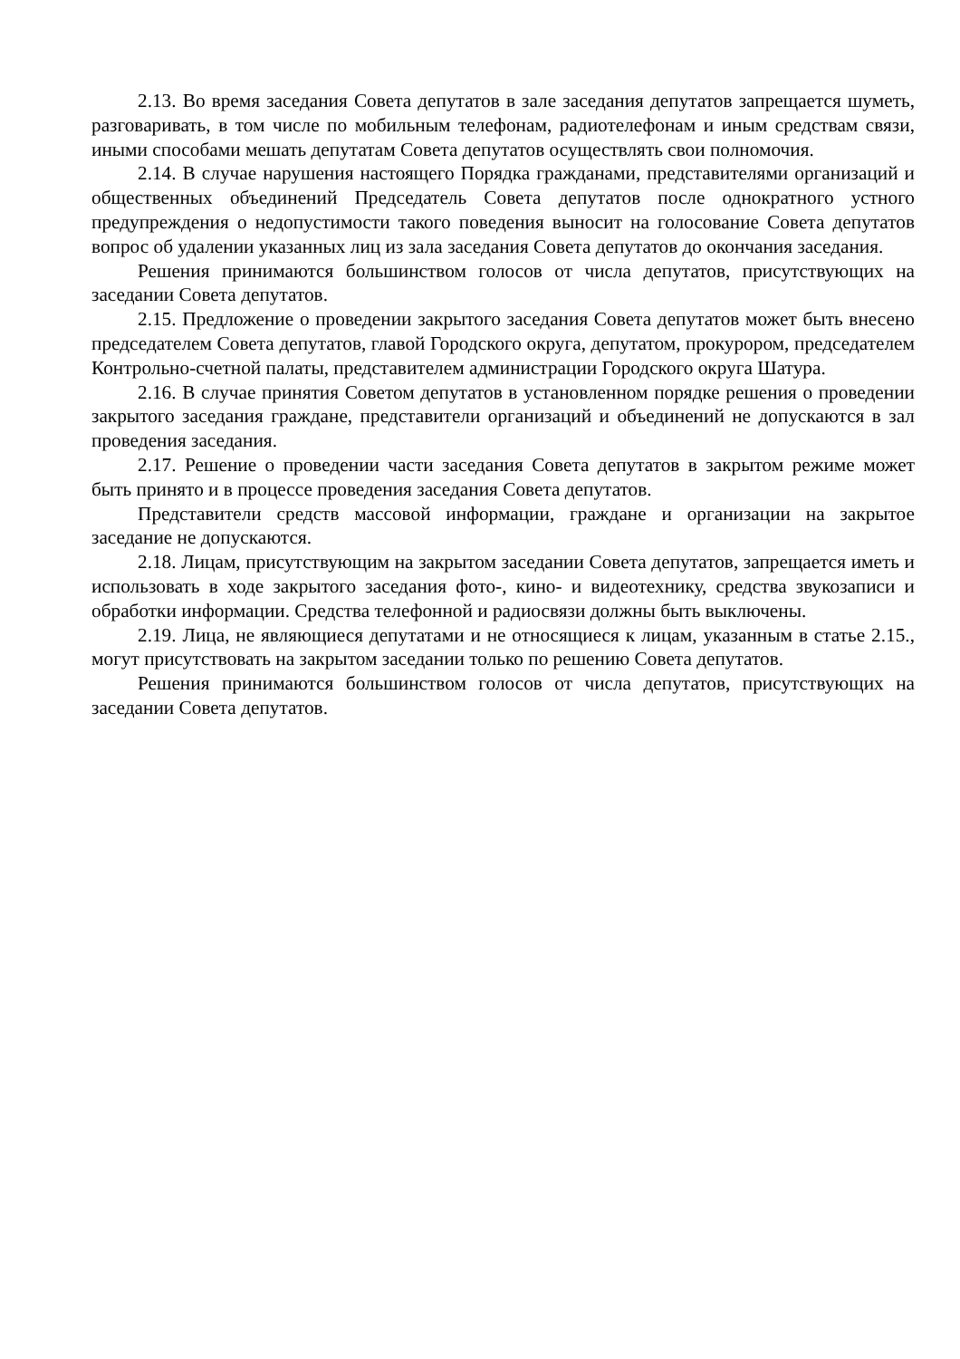2.13. Во время заседания Совета депутатов в зале заседания депутатов запрещается шуметь, разговаривать, в том числе по мобильным телефонам, радиотелефонам и иным средствам связи, иными способами мешать депутатам Совета депутатов осуществлять свои полномочия.
2.14. В случае нарушения настоящего Порядка гражданами, представителями организаций и общественных объединений Председатель Совета депутатов после однократного устного предупреждения о недопустимости такого поведения выносит на голосование Совета депутатов вопрос об удалении указанных лиц из зала заседания Совета депутатов до окончания заседания.
Решения принимаются большинством голосов от числа депутатов, присутствующих на заседании Совета депутатов.
2.15. Предложение о проведении закрытого заседания Совета депутатов может быть внесено председателем Совета депутатов, главой Городского округа, депутатом, прокурором, председателем Контрольно-счетной палаты, представителем администрации Городского округа Шатура.
2.16. В случае принятия Советом депутатов в установленном порядке решения о проведении закрытого заседания граждане, представители организаций и объединений не допускаются в зал проведения заседания.
2.17. Решение о проведении части заседания Совета депутатов в закрытом режиме может быть принято и в процессе проведения заседания Совета депутатов.
Представители средств массовой информации, граждане и организации на закрытое заседание не допускаются.
2.18. Лицам, присутствующим на закрытом заседании Совета депутатов, запрещается иметь и использовать в ходе закрытого заседания фото-, кино- и видеотехнику, средства звукозаписи и обработки информации. Средства телефонной и радиосвязи должны быть выключены.
2.19. Лица, не являющиеся депутатами и не относящиеся к лицам, указанным в статье 2.15., могут присутствовать на закрытом заседании только по решению Совета депутатов.
Решения принимаются большинством голосов от числа депутатов, присутствующих на заседании Совета депутатов.